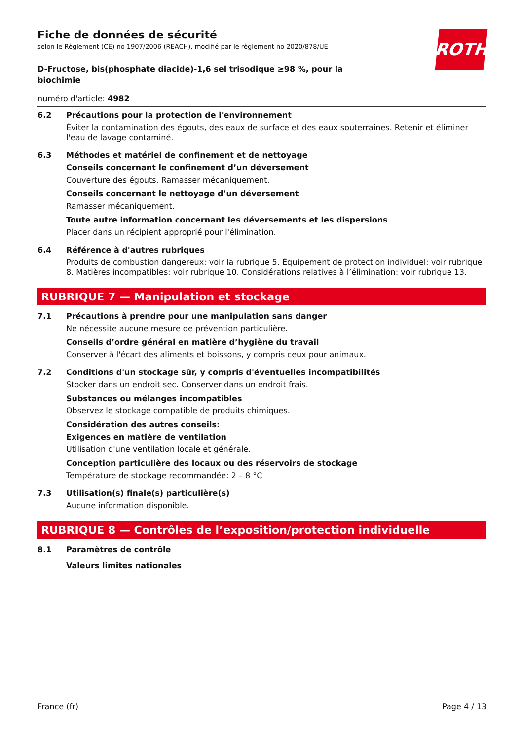ROTH
Fiche de données de sécurité
selon le Règlement (CE) no 1907/2006 (REACH), modifié par le règlement no 2020/878/UE
D-Fructose, bis(phosphate diacide)-1,6 sel trisodique ≥98 %, pour la biochimie
numéro d'article: 4982
6.2 Précautions pour la protection de l'environnement
Éviter la contamination des égouts, des eaux de surface et des eaux souterraines. Retenir et éliminer l'eau de lavage contaminé.
6.3 Méthodes et matériel de confinement et de nettoyage
Conseils concernant le confinement d’un déversement
Couverture des égouts. Ramasser mécaniquement.
Conseils concernant le nettoyage d’un déversement
Ramasser mécaniquement.
Toute autre information concernant les déversements et les dispersions
Placer dans un récipient approprié pour l'élimination.
6.4 Référence à d'autres rubriques
Produits de combustion dangereux: voir la rubrique 5. Équipement de protection individuel: voir rubrique 8. Matières incompatibles: voir rubrique 10. Considérations relatives à l’élimination: voir rubrique 13.
RUBRIQUE 7 — Manipulation et stockage
7.1 Précautions à prendre pour une manipulation sans danger
Ne nécessite aucune mesure de prévention particulière.
Conseils d’ordre général en matière d’hygiène du travail
Conserver à l'écart des aliments et boissons, y compris ceux pour animaux.
7.2 Conditions d'un stockage sûr, y compris d'éventuelles incompatibilités
Stocker dans un endroit sec. Conserver dans un endroit frais.
Substances ou mélanges incompatibles
Observez le stockage compatible de produits chimiques.
Considération des autres conseils:
Exigences en matière de ventilation
Utilisation d'une ventilation locale et générale.
Conception particulière des locaux ou des réservoirs de stockage
Température de stockage recommandée: 2 – 8 °C
7.3 Utilisation(s) finale(s) particulière(s)
Aucune information disponible.
RUBRIQUE 8 — Contrôles de l’exposition/protection individuelle
8.1 Paramètres de contrôle
Valeurs limites nationales
France (fr) Page 4 / 13